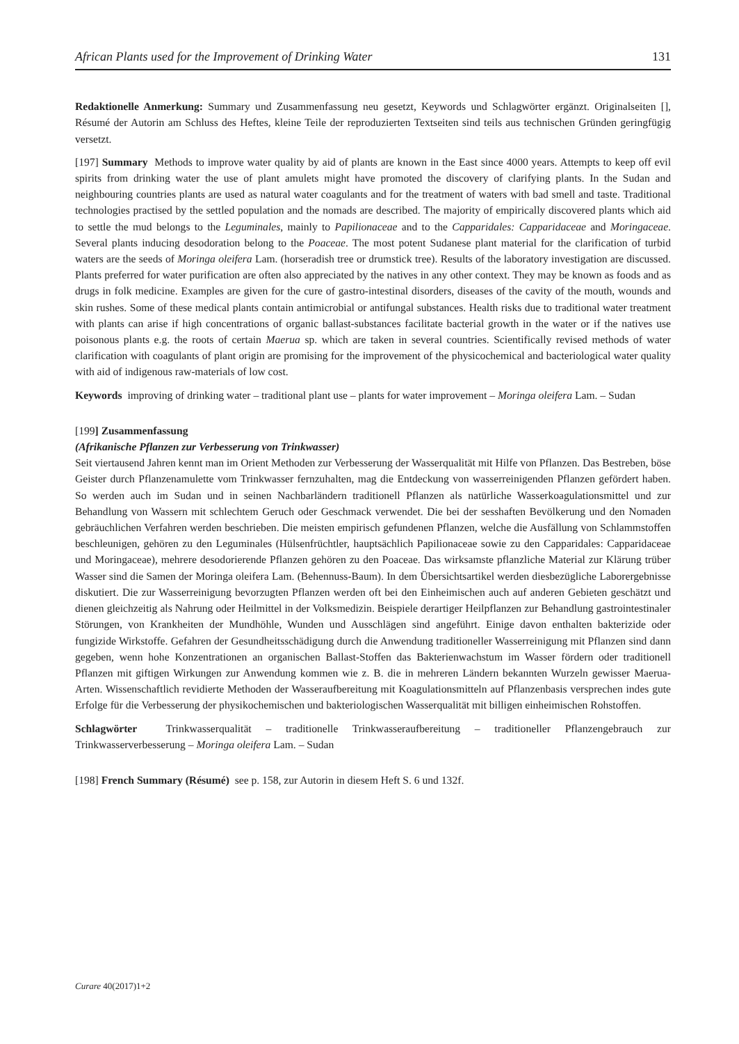African Plants used for the Improvement of Drinking Water 131
Redaktionelle Anmerkung: Summary und Zusammenfassung neu gesetzt, Keywords und Schlagwörter ergänzt. Originalseiten [], Résumé der Autorin am Schluss des Heftes, kleine Teile der reproduzierten Textseiten sind teils aus technischen Gründen geringfügig versetzt.
[197] Summary Methods to improve water quality by aid of plants are known in the East since 4000 years. Attempts to keep off evil spirits from drinking water the use of plant amulets might have promoted the discovery of clarifying plants. In the Sudan and neighbouring countries plants are used as natural water coagulants and for the treatment of waters with bad smell and taste. Traditional technologies practised by the settled population and the nomads are described. The majority of empirically discovered plants which aid to settle the mud belongs to the Leguminales, mainly to Papilionaceae and to the Capparidales: Capparidaceae and Moringaceae. Several plants inducing desodoration belong to the Poaceae. The most potent Sudanese plant material for the clarification of turbid waters are the seeds of Moringa oleifera Lam. (horseradish tree or drumstick tree). Results of the laboratory investigation are discussed. Plants preferred for water purification are often also appreciated by the natives in any other context. They may be known as foods and as drugs in folk medicine. Examples are given for the cure of gastro-intestinal disorders, diseases of the cavity of the mouth, wounds and skin rushes. Some of these medical plants contain antimicrobial or antifungal substances. Health risks due to traditional water treatment with plants can arise if high concentrations of organic ballast-substances facilitate bacterial growth in the water or if the natives use poisonous plants e.g. the roots of certain Maerua sp. which are taken in several countries. Scientifically revised methods of water clarification with coagulants of plant origin are promising for the improvement of the physicochemical and bacteriological water quality with aid of indigenous raw-materials of low cost.
Keywords improving of drinking water – traditional plant use – plants for water improvement – Moringa oleifera Lam. – Sudan
[199] Zusammenfassung
(Afrikanische Pflanzen zur Verbesserung von Trinkwasser)
Seit viertausend Jahren kennt man im Orient Methoden zur Verbesserung der Wasserqualität mit Hilfe von Pflanzen. Das Bestreben, böse Geister durch Pflanzenamulette vom Trinkwasser fernzuhalten, mag die Entdeckung von wasserreinigenden Pflanzen gefördert haben. So werden auch im Sudan und in seinen Nachbarländern traditionell Pflanzen als natürliche Wasserkoagulationsmittel und zur Behandlung von Wassern mit schlechtem Geruch oder Geschmack verwendet. Die bei der sesshaften Bevölkerung und den Nomaden gebräuchlichen Verfahren werden beschrieben. Die meisten empirisch gefundenen Pflanzen, welche die Ausfällung von Schlammstoffen beschleunigen, gehören zu den Leguminales (Hülsenfrüchtler, hauptsächlich Papilionaceae sowie zu den Capparidales: Capparidaceae und Moringaceae), mehrere desodorierende Pflanzen gehören zu den Poaceae. Das wirksamste pflanzliche Material zur Klärung trüber Wasser sind die Samen der Moringa oleifera Lam. (Behennuss-Baum). In dem Übersichtsartikel werden diesbezügliche Laborergebnisse diskutiert. Die zur Wasserreinigung bevorzugten Pflanzen werden oft bei den Einheimischen auch auf anderen Gebieten geschätzt und dienen gleichzeitig als Nahrung oder Heilmittel in der Volksmedizin. Beispiele derartiger Heilpflanzen zur Behandlung gastrointestinaler Störungen, von Krankheiten der Mundhöhle, Wunden und Ausschlägen sind angeführt. Einige davon enthalten bakterizide oder fungizide Wirkstoffe. Gefahren der Gesundheitsschädigung durch die Anwendung traditioneller Wasserreinigung mit Pflanzen sind dann gegeben, wenn hohe Konzentrationen an organischen Ballast-Stoffen das Bakterienwachstum im Wasser fördern oder traditionell Pflanzen mit giftigen Wirkungen zur Anwendung kommen wie z. B. die in mehreren Ländern bekannten Wurzeln gewisser Maerua-Arten. Wissenschaftlich revidierte Methoden der Wasseraufbereitung mit Koagulationsmitteln auf Pflanzenbasis versprechen indes gute Erfolge für die Verbesserung der physikochemischen und bakteriologischen Wasserqualität mit billigen einheimischen Rohstoffen.
Schlagwörter Trinkwasserqualität – traditionelle Trinkwasseraufbereitung – traditioneller Pflanzengebrauch zur Trinkwasserverbesserung – Moringa oleifera Lam. – Sudan
[198] French Summary (Résumé) see p. 158, zur Autorin in diesem Heft S. 6 und 132f.
Curare 40(2017)1+2